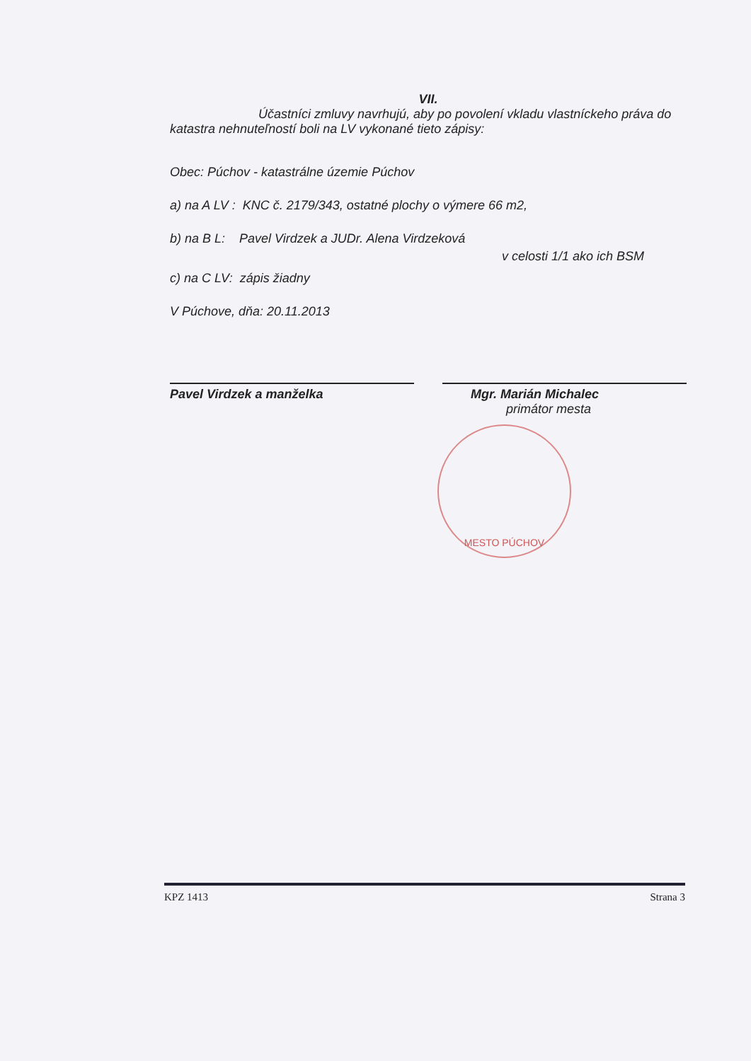VII.
Účastníci zmluvy navrhujú, aby po povolení vkladu vlastníckeho práva do katastra nehnuteľností boli na LV vykonané tieto zápisy:
Obec: Púchov - katastrálne územie Púchov
a) na A LV : KNC č. 2179/343, ostatné plochy o výmere 66 m2,
b) na B L: Pavel Virdzek a JUDr. Alena Virdzeková
v celosti 1/1 ako ich BSM
c) na C LV: zápis žiadny
V Púchove, dňa: 20.11.2013
Pavel Virdzek a manželka Mgr. Marián Michalec
primátor mesta
MESTO PÚCHOV
KPZ 1413 Strana 3